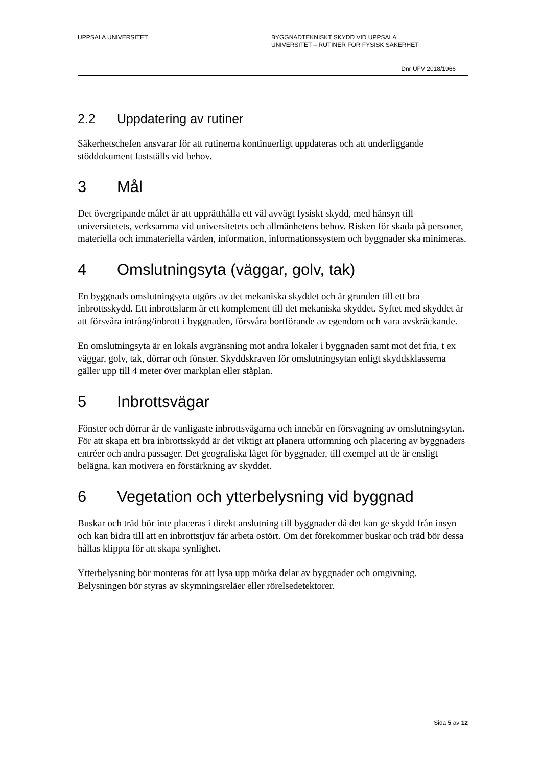UPPSALA UNIVERSITET BYGGNADTEKNISKT SKYDD VID UPPSALA
UNIVERSITET – RUTINER FÖR FYSISK SÄKERHET
Dnr UFV 2018/1966
2.2 Uppdatering av rutiner
Säkerhetschefen ansvarar för att rutinerna kontinuerligt uppdateras och att underliggande stöddokument fastställs vid behov.
3 Mål
Det övergripande målet är att upprätthålla ett väl avvägt fysiskt skydd, med hänsyn till universitetets, verksamma vid universitetets och allmänhetens behov. Risken för skada på personer, materiella och immateriella värden, information, informationssystem och byggnader ska minimeras.
4 Omslutningsyta (väggar, golv, tak)
En byggnads omslutningsyta utgörs av det mekaniska skyddet och är grunden till ett bra inbrottsskydd. Ett inbrottslarm är ett komplement till det mekaniska skyddet. Syftet med skyddet är att försvåra intrång/inbrott i byggnaden, försvåra bortförande av egendom och vara avskräckande.
En omslutningsyta är en lokals avgränsning mot andra lokaler i byggnaden samt mot det fria, t ex väggar, golv, tak, dörrar och fönster. Skyddskraven för omslutningsytan enligt skyddsklasserna gäller upp till 4 meter över markplan eller ståplan.
5 Inbrottsvägar
Fönster och dörrar är de vanligaste inbrottsvägarna och innebär en försvagning av omslutningsytan. För att skapa ett bra inbrottsskydd är det viktigt att planera utformning och placering av byggnaders entréer och andra passager. Det geografiska läget för byggnader, till exempel att de är ensligt belägna, kan motivera en förstärkning av skyddet.
6 Vegetation och ytterbelysning vid byggnad
Buskar och träd bör inte placeras i direkt anslutning till byggnader då det kan ge skydd från insyn och kan bidra till att en inbrottstjuv får arbeta ostört. Om det förekommer buskar och träd bör dessa hållas klippta för att skapa synlighet.
Ytterbelysning bör monteras för att lysa upp mörka delar av byggnader och omgivning. Belysningen bör styras av skymningsreläer eller rörelsedetektorer.
Sida 5 av 12